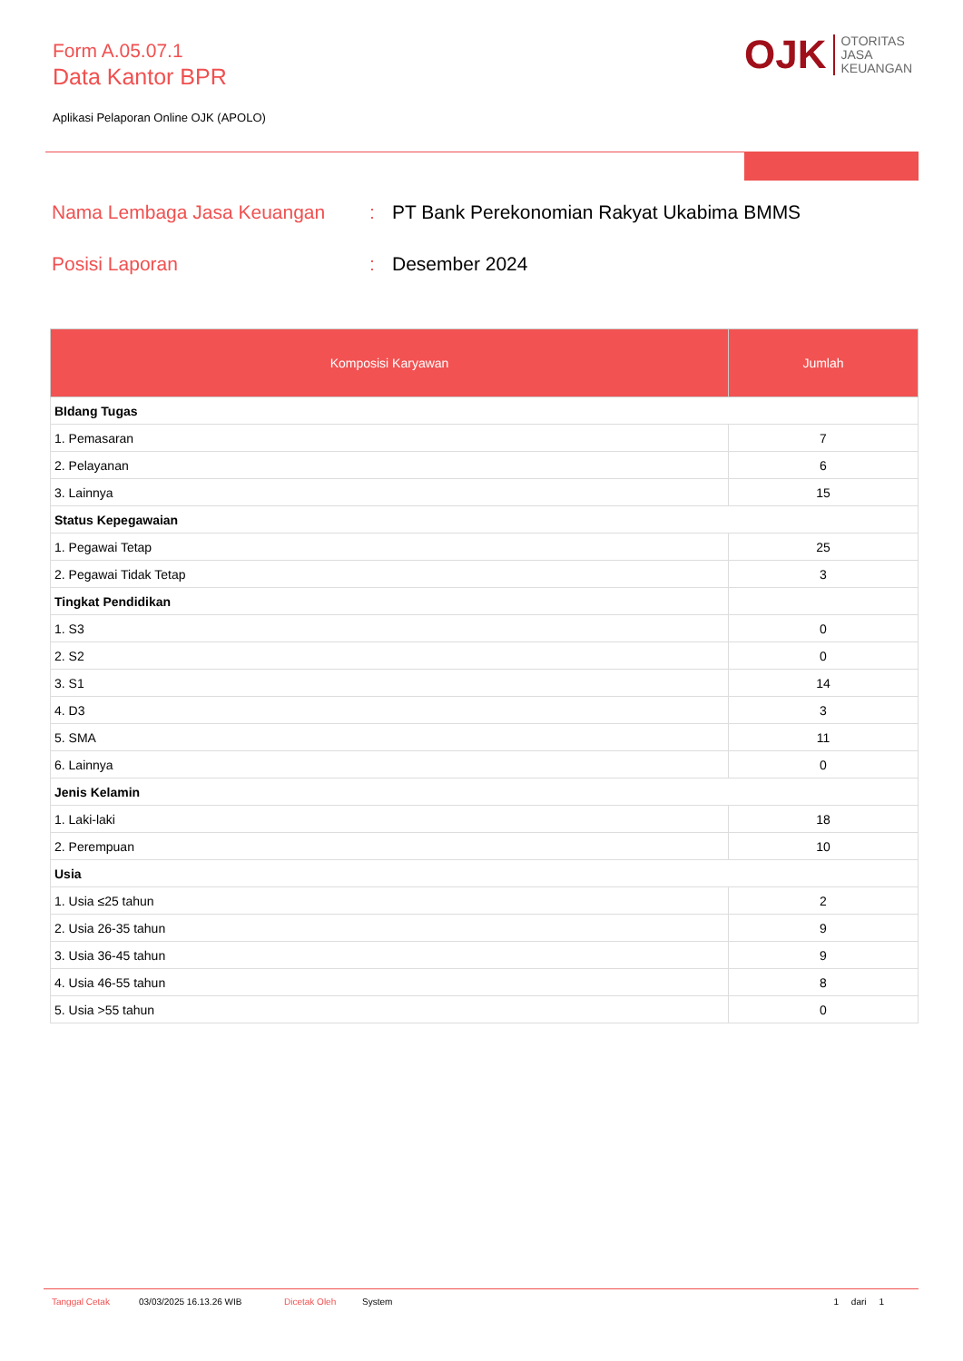Form A.05.07.1
Data Kantor BPR
Aplikasi Pelaporan Online OJK (APOLO)
OJK
OTORITAS
JASA
KEUANGAN
Nama Lembaga Jasa Keuangan: PT Bank Perekonomian Rakyat Ukabima BMMS
Posisi Laporan: Desember 2024
| Komposisi Karyawan | Jumlah |
| --- | --- |
| BIdang Tugas | |
| 1. Pemasaran | 7 |
| 2. Pelayanan | 6 |
| 3. Lainnya | 15 |
| Status Kepegawaian | |
| 1. Pegawai Tetap | 25 |
| 2. Pegawai Tidak Tetap | 3 |
| Tingkat Pendidikan | |
| 1. S3 | 0 |
| 2. S2 | 0 |
| 3. S1 | 14 |
| 4. D3 | 3 |
| 5. SMA | 11 |
| 6. Lainnya | 0 |
| Jenis Kelamin | |
| 1. Laki-laki | 18 |
| 2. Perempuan | 10 |
| Usia | |
| 1. Usia ≤25 tahun | 2 |
| 2. Usia 26-35 tahun | 9 |
| 3. Usia 36-45 tahun | 9 |
| 4. Usia 46-55 tahun | 8 |
| 5. Usia >55 tahun | 0 |
Tanggal Cetak 03/03/2025 16.13.26 WIB Dicetak Oleh System 1 dari 1